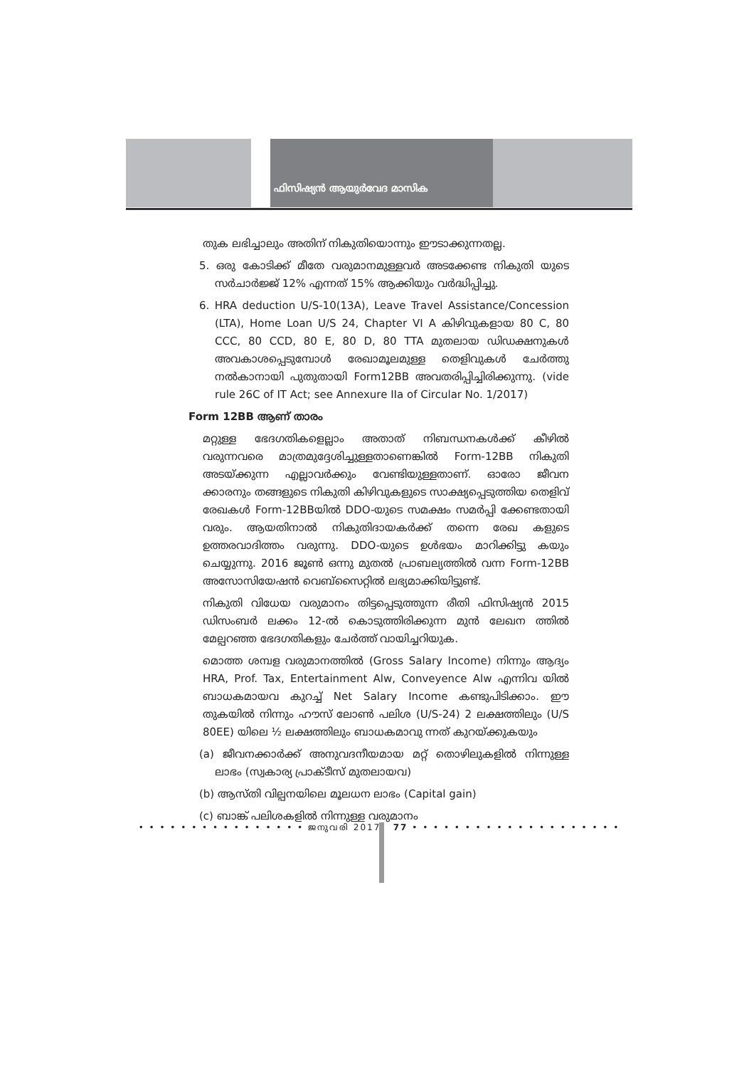ഫിസിഷ്യൻ ആയുർവേദ മാസിക
തുക ലഭിച്ചാലും അതിന് നികുതിയൊന്നും ഈടാക്കുന്നതല്ല.
5. ഒരു കോടിക്ക് മീതേ വരുമാനമുള്ളവർ അടക്കേണ്ട നികുതി യുടെ സർചാർജ്ജ് 12% എന്നത് 15% ആക്കിയും വർദ്ധിപ്പിച്ചു.
6. HRA deduction U/S-10(13A), Leave Travel Assistance/Concession (LTA), Home Loan U/S 24, Chapter VI A കിഴിവുകളായ 80 C, 80 CCC, 80 CCD, 80 E, 80 D, 80 TTA മുതലായ ഡിഡക്ഷനുകൾ അവകാശപ്പെടുമ്പോൾ രേഖാമൂലമുള്ള തെളിവുകൾ ചേർത്തു നൽകാനായി പുതുതായി Form12BB അവതരിപ്പിച്ചിരിക്കുന്നു. (vide rule 26C of IT Act; see Annexure IIa of Circular No. 1/2017)
Form 12BB ആണ് താരം
മറ്റുള്ള ഭേദഗതികളെല്ലാം അതാത് നിബന്ധനകൾക്ക് കീഴിൽ വരുന്നവരെ മാത്രമുദ്ദേശിച്ചുള്ളതാണെങ്കിൽ Form-12BB നികുതി അടയ്ക്കുന്ന എല്ലാവർക്കും വേണ്ടിയുള്ളതാണ്. ഓരോ ജീവന ക്കാരനും തങ്ങളുടെ നികുതി കിഴിവുകളുടെ സാക്ഷ്യപ്പെടുത്തിയ തെളിവ് രേഖകൾ Form-12BBയിൽ DDO-യുടെ സമക്ഷം സമർപ്പി ക്കേണ്ടതായി വരും. ആയതിനാൽ നികുതിദായകർക്ക് തന്നെ രേഖ കളുടെ ഉത്തരവാദിത്തം വരുന്നു. DDO-യുടെ ഉൾഭയം മാറിക്കിട്ടു കയും ചെയ്യുന്നു. 2016 ജൂൺ ഒന്നു മുതൽ പ്രാബല്യത്തിൽ വന്ന Form-12BB അസോസിയേഷൻ വെബ്സൈറ്റിൽ ലഭ്യമാക്കിയിട്ടുണ്ട്.
നികുതി വിധേയ വരുമാനം തിട്ടപ്പെടുത്തുന്ന രീതി ഫിസിഷ്യൻ 2015 ഡിസംബർ ലക്കം 12-ൽ കൊടുത്തിരിക്കുന്ന മുൻ ലേഖന ത്തിൽ മേല്പറഞ്ഞ ഭേദഗതികളും ചേർത്ത് വായിച്ചറിയുക.
മൊത്ത ശമ്പള വരുമാനത്തിൽ (Gross Salary Income) നിന്നും ആദ്യം HRA, Prof. Tax, Entertainment Alw, Conveyence Alw എന്നിവ യിൽ ബാധകമായവ കുറച്ച് Net Salary Income കണ്ടുപിടിക്കാം. ഈ തുകയിൽ നിന്നും ഹൗസ് ലോൺ പലിശ (U/S-24) 2 ലക്ഷത്തിലും (U/S 80EE) യിലെ ½ ലക്ഷത്തിലും ബാധകമാവു ന്നത് കുറയ്ക്കുകയും
(a) ജീവനക്കാർക്ക് അനുവദനീയമായ മറ്റ് തൊഴിലുകളിൽ നിന്നുള്ള ലാഭം (സ്വകാര്യ പ്രാക്ടീസ് മുതലായവ)
(b) ആസ്തി വില്പനയിലെ മൂലധന ലാഭം (Capital gain)
(c) ബാങ്ക് പലിശകളിൽ നിന്നുള്ള വരുമാനം
• • • • • • • • • • • • • • • • ജനുവരി 2017 77 • • • • • • • • • • • • • • • • • • • •